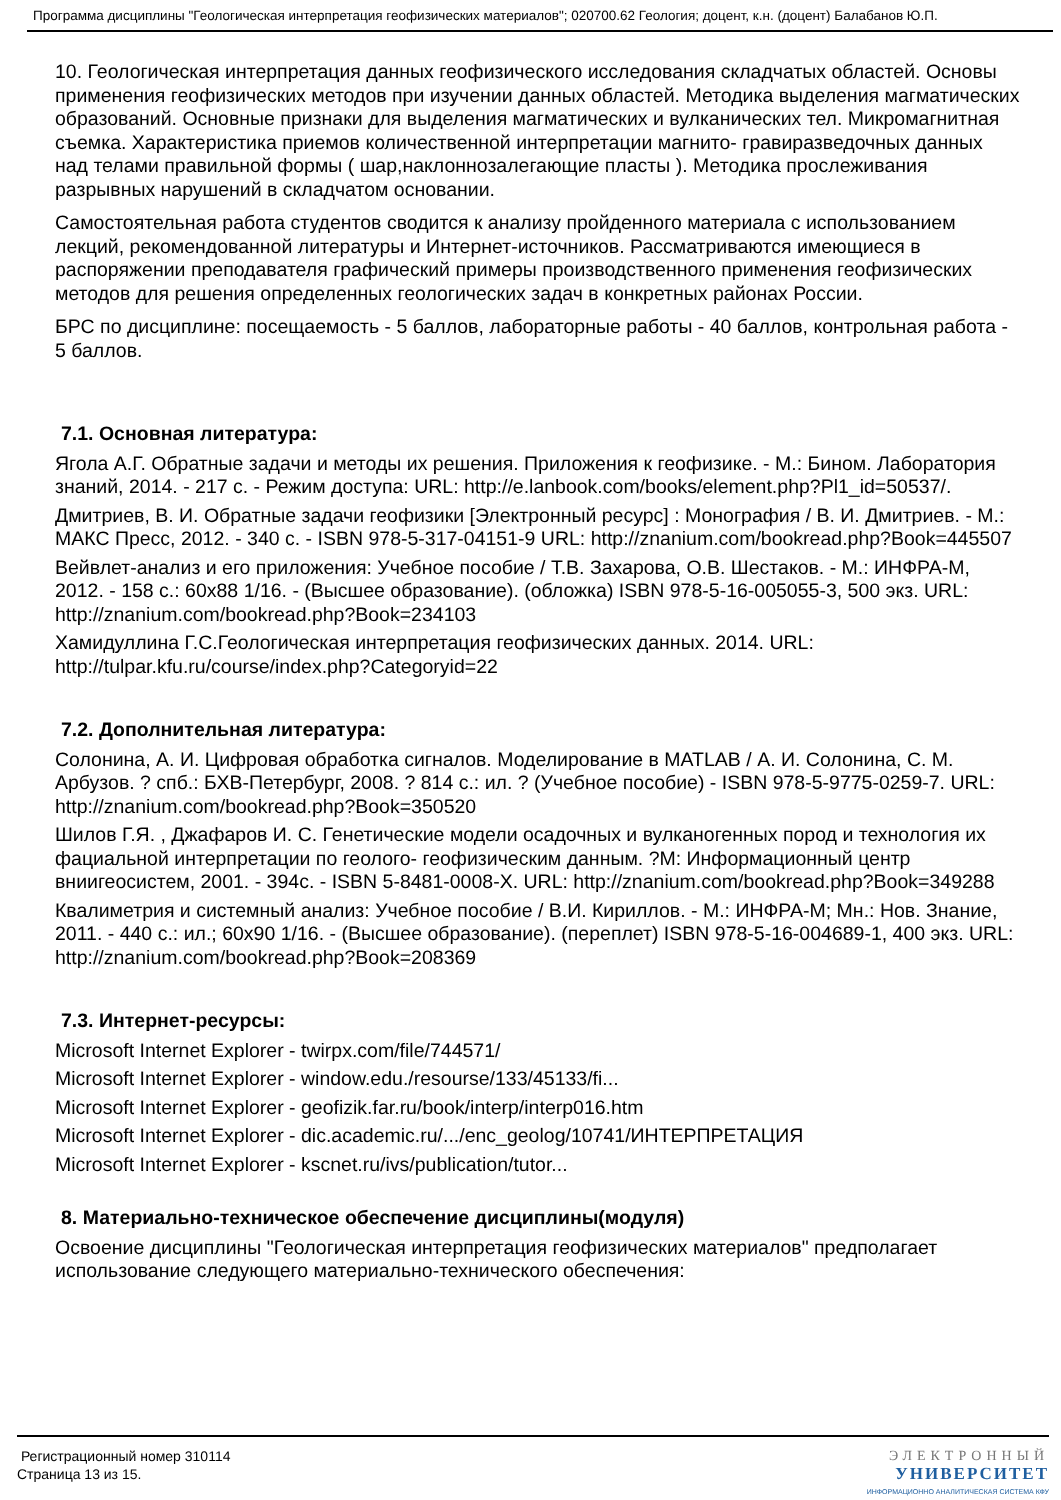Программа дисциплины "Геологическая интерпретация геофизических материалов"; 020700.62 Геология; доцент, к.н. (доцент) Балабанов Ю.П.
10. Геологическая интерпретация данных геофизического исследования складчатых областей. Основы применения геофизических методов при изучении данных областей. Методика выделения магматических образований. Основные признаки для выделения магматических и вулканических тел. Микромагнитная съемка. Характеристика приемов количественной интерпретации магнито- гравиразведочных данных над телами правильной формы ( шар,наклоннозалегающие пласты ). Методика прослеживания разрывных нарушений в складчатом основании.
Самостоятельная работа студентов сводится к анализу пройденного материала с использованием лекций, рекомендованной литературы и Интернет-источников. Рассматриваются имеющиеся в распоряжении преподавателя графический примеры производственного применения геофизических методов для решения определенных геологических задач в конкретных районах России.
БРС по дисциплине: посещаемость - 5 баллов, лабораторные работы - 40 баллов, контрольная работа - 5 баллов.
7.1. Основная литература:
Ягола А.Г. Обратные задачи и методы их решения. Приложения к геофизике. - М.: Бином. Лаборатория знаний, 2014. - 217 с. - Режим доступа: URL: http://e.lanbook.com/books/element.php?Pl1_id=50537/.
Дмитриев, В. И. Обратные задачи геофизики [Электронный ресурс] : Монография / В. И. Дмитриев. - М.: МАКС Пресс, 2012. - 340 с. - ISBN 978-5-317-04151-9 URL: http://znanium.com/bookread.php?Book=445507
Вейвлет-анализ и его приложения: Учебное пособие / Т.В. Захарова, О.В. Шестаков. - М.: ИНФРА-М, 2012. - 158 с.: 60x88 1/16. - (Высшее образование). (обложка) ISBN 978-5-16-005055-3, 500 экз. URL: http://znanium.com/bookread.php?Book=234103
Хамидуллина Г.С.Геологическая интерпретация геофизических данных. 2014. URL: http://tulpar.kfu.ru/course/index.php?Categoryid=22
7.2. Дополнительная литература:
Солонина, А. И. Цифровая обработка сигналов. Моделирование в MATLAB / А. И. Солонина, С. М. Арбузов. ? спб.: БХВ-Петербург, 2008. ? 814 с.: ил. ? (Учебное пособие) - ISBN 978-5-9775-0259-7. URL: http://znanium.com/bookread.php?Book=350520
Шилов Г.Я. , Джафаров И. С. Генетические модели осадочных и вулканогенных пород и технология их фациальной интерпретации по геолого- геофизическим данным. ?М: Информационный центр вниигеосистем, 2001. - 394с. - ISBN 5-8481-0008-X. URL: http://znanium.com/bookread.php?Book=349288
Квалиметрия и системный анализ: Учебное пособие / В.И. Кириллов. - М.: ИНФРА-М; Мн.: Нов. Знание, 2011. - 440 с.: ил.; 60x90 1/16. - (Высшее образование). (переплет) ISBN 978-5-16-004689-1, 400 экз. URL: http://znanium.com/bookread.php?Book=208369
7.3. Интернет-ресурсы:
Microsoft Internet Explorer - twirpx.com/file/744571/
Microsoft Internet Explorer - window.edu./resourse/133/45133/fi...
Microsoft Internet Explorer - geofizik.far.ru/book/interp/interp016.htm
Microsoft Internet Explorer - dic.academic.ru/.../enc_geolog/10741/ИНТЕРПРЕТАЦИЯ
Microsoft Internet Explorer - kscnet.ru/ivs/publication/tutor...
8. Материально-техническое обеспечение дисциплины(модуля)
Освоение дисциплины "Геологическая интерпретация геофизических материалов" предполагает использование следующего материально-технического обеспечения:
Регистрационный номер 310114
Страница 13 из 15.
ЭЛЕКТРОННЫЙ
УНИВЕРСИТЕТ
ИНФОРМАЦИОННО АНАЛИТИЧЕСКАЯ СИСТЕМА КФУ